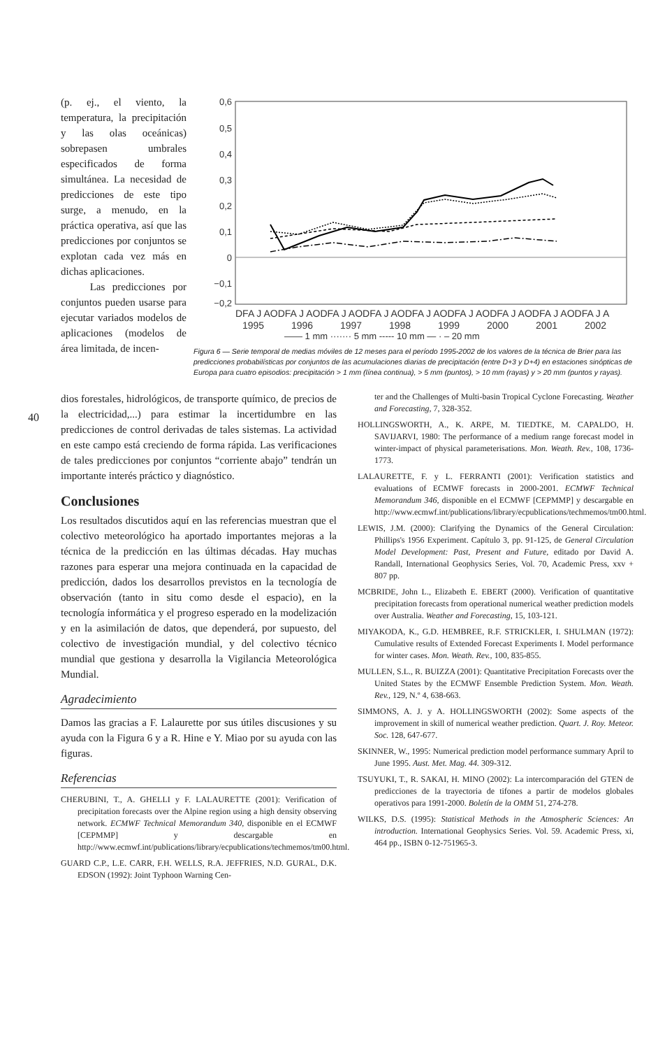(p. ej., el viento, la temperatura, la precipitación y las olas oceánicas) sobrepasen umbrales especificados de forma simultánea. La necesidad de predicciones de este tipo surge, a menudo, en la práctica operativa, así que las predicciones por conjuntos se explotan cada vez más en dichas aplicaciones.
Las predicciones por conjuntos pueden usarse para ejecutar variados modelos de aplicaciones (modelos de área limitada, de incen-
0,6
0,5
0,4
0,3
0,2
0,1
0
−0,1
−0,2
DFA J AODFA J AODFA J AODFA J AODFA J AODFA J AODFA J AODFA J AODFA J A
1995
1996
1997
1998
1999
2000
2001
2002
—— 1 mm ······· 5 mm ----- 10 mm — · – 20 mm
Figura 6 — Serie temporal de medias móviles de 12 meses para el período 1995-2002 de los valores de la técnica de Brier para las predicciones probabilísticas por conjuntos de las acumulaciones diarias de precipitación (entre D+3 y D+4) en estaciones sinópticas de Europa para cuatro episodios: precipitación > 1 mm (línea continua), > 5 mm (puntos), > 10 mm (rayas) y > 20 mm (puntos y rayas).
40
dios forestales, hidrológicos, de transporte químico, de precios de la electricidad,...) para estimar la incertidumbre en las predicciones de control derivadas de tales sistemas. La actividad en este campo está creciendo de forma rápida. Las verificaciones de tales predicciones por conjuntos “corriente abajo” tendrán un importante interés práctico y diagnóstico.
Conclusiones
Los resultados discutidos aquí en las referencias muestran que el colectivo meteorológico ha aportado importantes mejoras a la técnica de la predicción en las últimas décadas. Hay muchas razones para esperar una mejora continuada en la capacidad de predicción, dados los desarrollos previstos en la tecnología de observación (tanto in situ como desde el espacio), en la tecnología informática y el progreso esperado en la modelización y en la asimilación de datos, que dependerá, por supuesto, del colectivo de investigación mundial, y del colectivo técnico mundial que gestiona y desarrolla la Vigilancia Meteorológica Mundial.
Agradecimiento
Damos las gracias a F. Lalaurette por sus útiles discusiones y su ayuda con la Figura 6 y a R. Hine e Y. Miao por su ayuda con las figuras.
Referencias
CHERUBINI, T., A. GHELLI y F. LALAURETTE (2001): Verification of precipitation forecasts over the Alpine region using a high density observing network. ECMWF Technical Memorandum 340, disponible en el ECMWF [CEPMMP] y descargable en http://www.ecmwf.int/publications/library/ecpublications/techmemos/tm00.html.
GUARD C.P., L.E. CARR, F.H. WELLS, R.A. JEFFRIES, N.D. GURAL, D.K. EDSON (1992): Joint Typhoon Warning Cen-
ter and the Challenges of Multi-basin Tropical Cyclone Forecasting. Weather and Forecasting, 7, 328-352.
HOLLINGSWORTH, A., K. ARPE, M. TIEDTKE, M. CAPALDO, H. SAVIJARVI, 1980: The performance of a medium range forecast model in winter-impact of physical parameterisations. Mon. Weath. Rev., 108, 1736-1773.
LALAURETTE, F. y L. FERRANTI (2001): Verification statistics and evaluations of ECMWF forecasts in 2000-2001. ECMWF Technical Memorandum 346, disponible en el ECMWF [CEPMMP] y descargable en http://www.ecmwf.int/publications/library/ecpublications/techmemos/tm00.html.
LEWIS, J.M. (2000): Clarifying the Dynamics of the General Circulation: Phillips's 1956 Experiment. Capítulo 3, pp. 91-125, de General Circulation Model Development: Past, Present and Future, editado por David A. Randall, International Geophysics Series, Vol. 70, Academic Press, xxv + 807 pp.
MCBRIDE, John L., Elizabeth E. EBERT (2000). Verification of quantitative precipitation forecasts from operational numerical weather prediction models over Australia. Weather and Forecasting, 15, 103-121.
MIYAKODA, K., G.D. HEMBREE, R.F. STRICKLER, I. SHULMAN (1972): Cumulative results of Extended Forecast Experiments I. Model performance for winter cases. Mon. Weath. Rev., 100, 835-855.
MULLEN, S.L., R. BUIZZA (2001): Quantitative Precipitation Forecasts over the United States by the ECMWF Ensemble Prediction System. Mon. Weath. Rev., 129, N.º 4, 638-663.
SIMMONS, A. J. y A. HOLLINGSWORTH (2002): Some aspects of the improvement in skill of numerical weather prediction. Quart. J. Roy. Meteor. Soc. 128, 647-677.
SKINNER, W., 1995: Numerical prediction model performance summary April to June 1995. Aust. Met. Mag. 44. 309-312.
TSUYUKI, T., R. SAKAI, H. MINO (2002): La intercomparación del GTEN de predicciones de la trayectoria de tifones a partir de modelos globales operativos para 1991-2000. Boletín de la OMM 51, 274-278.
WILKS, D.S. (1995): Statistical Methods in the Atmospheric Sciences: An introduction. International Geophysics Series. Vol. 59. Academic Press, xi, 464 pp., ISBN 0-12-751965-3.